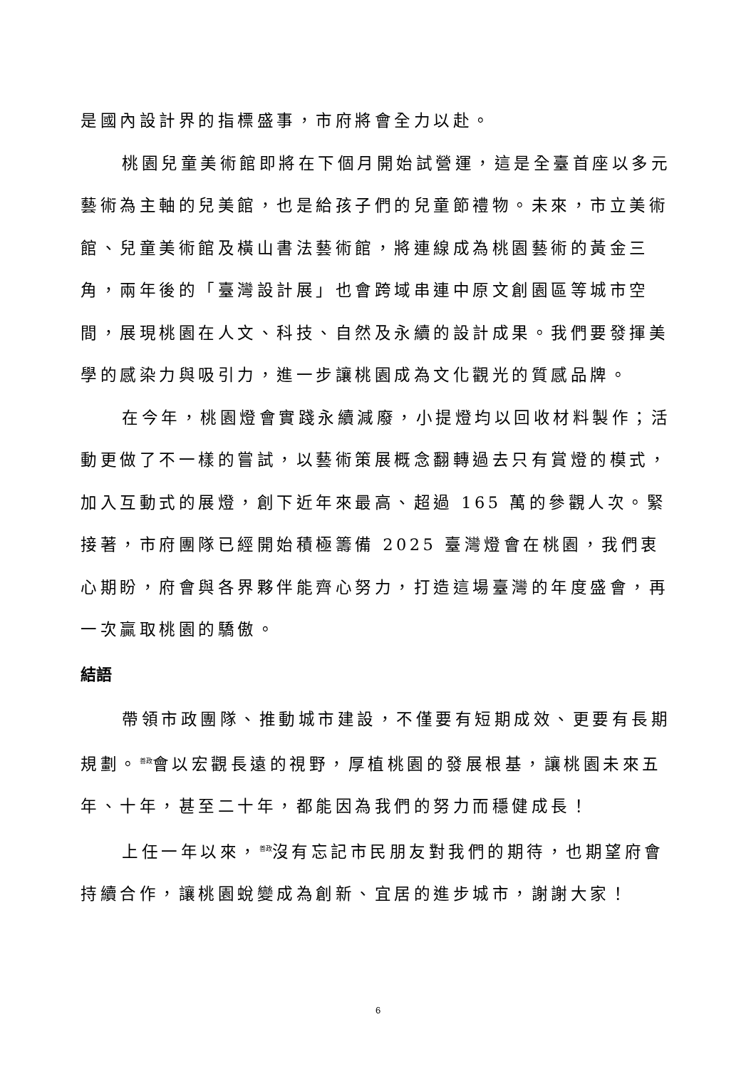是國內設計界的指標盛事，市府將會全力以赴。
桃園兒童美術館即將在下個月開始試營運，這是全臺首座以多元藝術為主軸的兒美館，也是給孩子們的兒童節禮物。未來，市立美術館、兒童美術館及橫山書法藝術館，將連線成為桃園藝術的黃金三角，兩年後的「臺灣設計展」也會跨域串連中原文創園區等城市空間，展現桃園在人文、科技、自然及永續的設計成果。我們要發揮美學的感染力與吸引力，進一步讓桃園成為文化觀光的質感品牌。
在今年，桃園燈會實踐永續減廢，小提燈均以回收材料製作；活動更做了不一樣的嘗試，以藝術策展概念翻轉過去只有賞燈的模式，加入互動式的展燈，創下近年來最高、超過 165 萬的參觀人次。緊接著，市府團隊已經開始積極籌備 2025 臺灣燈會在桃園，我們衷心期盼，府會與各界夥伴能齊心努力，打造這場臺灣的年度盛會，再一次贏取桃園的驕傲。
結語
帶領市政團隊、推動城市建設，不僅要有短期成效、更要有長期規劃。<sup>善政</sup>會以宏觀長遠的視野，厚植桃園的發展根基，讓桃園未來五年、十年，甚至二十年，都能因為我們的努力而穩健成長！
上任一年以來，<sup>善政</sup>沒有忘記市民朋友對我們的期待，也期望府會持續合作，讓桃園蛻變成為創新、宜居的進步城市，謝謝大家！
6